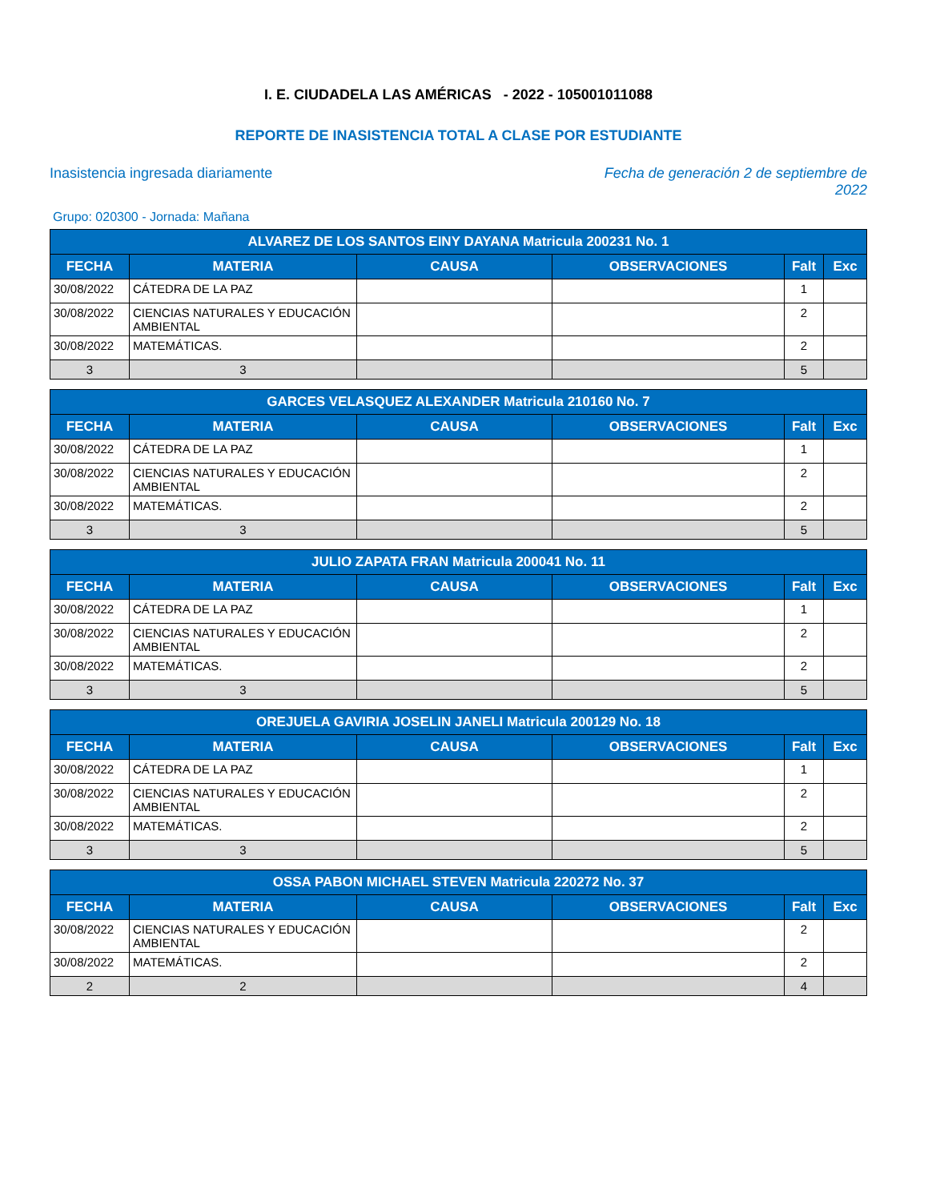I. E. CIUDADELA LAS AMÉRICAS - 2022 - 105001011088
REPORTE DE INASISTENCIA TOTAL A CLASE POR ESTUDIANTE
Inasistencia ingresada diariamente
Fecha de generación 2 de septiembre de 2022
Grupo: 020300 - Jornada: Mañana
| ALVAREZ DE LOS SANTOS EINY DAYANA Matricula 200231 No. 1 | | | | | |
| --- | --- | --- | --- | --- | --- |
| FECHA | MATERIA | CAUSA | OBSERVACIONES | Falt | Exc |
| 30/08/2022 | CÁTEDRA DE LA PAZ | | | 1 | |
| 30/08/2022 | CIENCIAS NATURALES Y EDUCACIÓN AMBIENTAL | | | 2 | |
| 30/08/2022 | MATEMÁTICAS. | | | 2 | |
| 3 | 3 | | | 5 | |
| GARCES VELASQUEZ ALEXANDER Matricula 210160 No. 7 | | | | | |
| --- | --- | --- | --- | --- | --- |
| FECHA | MATERIA | CAUSA | OBSERVACIONES | Falt | Exc |
| 30/08/2022 | CÁTEDRA DE LA PAZ | | | 1 | |
| 30/08/2022 | CIENCIAS NATURALES Y EDUCACIÓN AMBIENTAL | | | 2 | |
| 30/08/2022 | MATEMÁTICAS. | | | 2 | |
| 3 | 3 | | | 5 | |
| JULIO ZAPATA FRAN Matricula 200041 No. 11 | | | | | |
| --- | --- | --- | --- | --- | --- |
| FECHA | MATERIA | CAUSA | OBSERVACIONES | Falt | Exc |
| 30/08/2022 | CÁTEDRA DE LA PAZ | | | 1 | |
| 30/08/2022 | CIENCIAS NATURALES Y EDUCACIÓN AMBIENTAL | | | 2 | |
| 30/08/2022 | MATEMÁTICAS. | | | 2 | |
| 3 | 3 | | | 5 | |
| OREJUELA GAVIRIA JOSELIN JANELI Matricula 200129 No. 18 | | | | | |
| --- | --- | --- | --- | --- | --- |
| FECHA | MATERIA | CAUSA | OBSERVACIONES | Falt | Exc |
| 30/08/2022 | CÁTEDRA DE LA PAZ | | | 1 | |
| 30/08/2022 | CIENCIAS NATURALES Y EDUCACIÓN AMBIENTAL | | | 2 | |
| 30/08/2022 | MATEMÁTICAS. | | | 2 | |
| 3 | 3 | | | 5 | |
| OSSA PABON MICHAEL STEVEN Matricula 220272 No. 37 | | | | | |
| --- | --- | --- | --- | --- | --- |
| FECHA | MATERIA | CAUSA | OBSERVACIONES | Falt | Exc |
| 30/08/2022 | CIENCIAS NATURALES Y EDUCACIÓN AMBIENTAL | | | 2 | |
| 30/08/2022 | MATEMÁTICAS. | | | 2 | |
| 2 | 2 | | | 4 | |